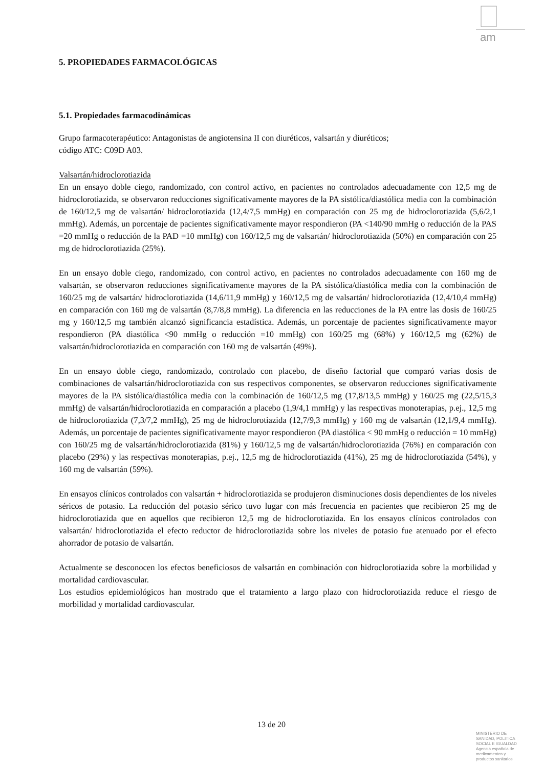am
5. PROPIEDADES FARMACOLÓGICAS
5.1. Propiedades farmacodinámicas
Grupo farmacoterapéutico: Antagonistas de angiotensina II con diuréticos, valsartán y diuréticos;
código ATC: C09D A03.
Valsartán/hidroclorotiazida
En un ensayo doble ciego, randomizado, con control activo, en pacientes no controlados adecuadamente con 12,5 mg de hidroclorotiazida, se observaron reducciones significativamente mayores de la PA sistólica/diastólica media con la combinación de 160/12,5 mg de valsartán/ hidroclorotiazida (12,4/7,5 mmHg) en comparación con 25 mg de hidroclorotiazida (5,6/2,1 mmHg). Además, un porcentaje de pacientes significativamente mayor respondieron (PA <140/90 mmHg o reducción de la PAS =20 mmHg o reducción de la PAD =10 mmHg) con 160/12,5 mg de valsartán/ hidroclorotiazida (50%) en comparación con 25 mg de hidroclorotiazida (25%).
En un ensayo doble ciego, randomizado, con control activo, en pacientes no controlados adecuadamente con 160 mg de valsartán, se observaron reducciones significativamente mayores de la PA sistólica/diastólica media con la combinación de 160/25 mg de valsartán/ hidroclorotiazida (14,6/11,9 mmHg) y 160/12,5 mg de valsartán/ hidroclorotiazida (12,4/10,4 mmHg) en comparación con 160 mg de valsartán (8,7/8,8 mmHg). La diferencia en las reducciones de la PA entre las dosis de 160/25 mg y 160/12,5 mg también alcanzó significancia estadística. Además, un porcentaje de pacientes significativamente mayor respondieron (PA diastólica <90 mmHg o reducción =10 mmHg) con 160/25 mg (68%) y 160/12,5 mg (62%) de valsartán/hidroclorotiazida en comparación con 160 mg de valsartán (49%).
En un ensayo doble ciego, randomizado, controlado con placebo, de diseño factorial que comparó varias dosis de combinaciones de valsartán/hidroclorotiazida con sus respectivos componentes, se observaron reducciones significativamente mayores de la PA sistólica/diastólica media con la combinación de 160/12,5 mg (17,8/13,5 mmHg) y 160/25 mg (22,5/15,3 mmHg) de valsartán/hidroclorotiazida en comparación a placebo (1,9/4,1 mmHg) y las respectivas monoterapias, p.ej., 12,5 mg de hidroclorotiazida (7,3/7,2 mmHg), 25 mg de hidroclorotiazida (12,7/9,3 mmHg) y 160 mg de valsartán (12,1/9,4 mmHg). Además, un porcentaje de pacientes significativamente mayor respondieron (PA diastólica < 90 mmHg o reducción = 10 mmHg) con 160/25 mg de valsartán/hidroclorotiazida (81%) y 160/12,5 mg de valsartán/hidroclorotiazida (76%) en comparación con placebo (29%) y las respectivas monoterapias, p.ej., 12,5 mg de hidroclorotiazida (41%), 25 mg de hidroclorotiazida (54%), y 160 mg de valsartán (59%).
En ensayos clínicos controlados con valsartán + hidroclorotiazida se produjeron disminuciones dosis dependientes de los niveles séricos de potasio. La reducción del potasio sérico tuvo lugar con más frecuencia en pacientes que recibieron 25 mg de hidroclorotiazida que en aquellos que recibieron 12,5 mg de hidroclorotiazida. En los ensayos clínicos controlados con valsartán/ hidroclorotiazida el efecto reductor de hidroclorotiazida sobre los niveles de potasio fue atenuado por el efecto ahorrador de potasio de valsartán.
Actualmente se desconocen los efectos beneficiosos de valsartán en combinación con hidroclorotiazida sobre la morbilidad y mortalidad cardiovascular.
Los estudios epidemiológicos han mostrado que el tratamiento a largo plazo con hidroclorotiazida reduce el riesgo de morbilidad y mortalidad cardiovascular.
13 de 20
MINISTERIO DE
SANIDAD, POLITICA
SOCIAL E IGUALDAD
Agencia española de
medicamentos y
productos sanitarios